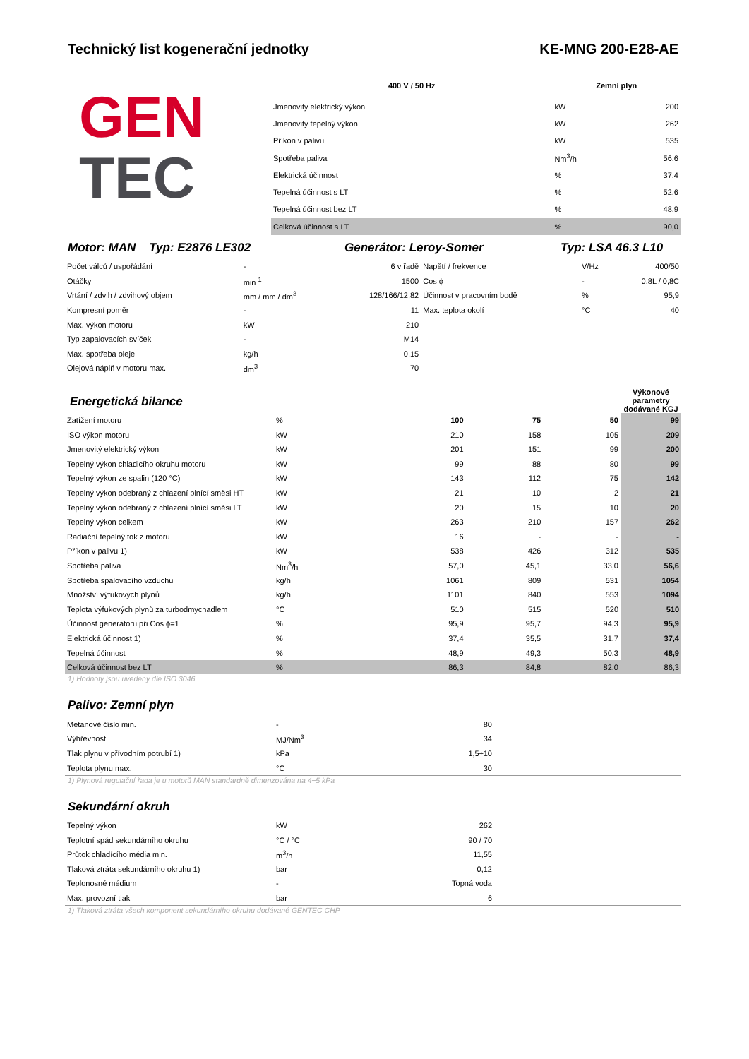Technický list kogenerační jednotky KE-MNG 200-E28-AE
GEN
TEC
| 400 V / 50 Hz | | Zemní plyn | |
| --- | --- | --- | --- |
| Jmenovitý elektrický výkon | | kW | 200 |
| Jmenovitý tepelný výkon | | kW | 262 |
| Příkon v palivu | | kW | 535 |
| Spotřeba paliva | | Nm<sup>3</sup>/h | 56,6 |
| Elektrická účinnost | | % | 37,4 |
| Tepelná účinnost s LT | | % | 52,6 |
| Tepelná účinnost bez LT | | % | 48,9 |
| Celková účinnost s LT | | % | 90,0 |
Motor: MAN Typ: E2876 LE302 Generátor: Leroy-Somer Typ: LSA 46.3 L10
| Počet válců / uspořádání | - | 6 v řadě | Napětí / frekvence | V/Hz | 400/50 |
| Otáčky | min<sup>-1</sup> | 1500 | Cos ϕ | - | 0,8L / 0,8C |
| Vrtání / zdvih / zdvihový objem | mm / mm / dm<sup>3</sup> | 128/166/12,82 | Účinnost v pracovním bodě | % | 95,9 |
| Kompresní poměr | - | 11 | Max. teplota okolí | °C | 40 |
| Max. výkon motoru | kW | 210 | | | |
| Typ zapalovacích svíček | - | M14 | | | |
| Max. spotřeba oleje | kg/h | 0,15 | | | |
| Olejová náplň v motoru max. | dm<sup>3</sup> | 70 | | | |
| Energetická bilance | | | | | Výkonové parametry dodávané KGJ |
| Zatížení motoru | % | 100 | 75 | 50 | 99 |
| ISO výkon motoru | kW | 210 | 158 | 105 | 209 |
| Jmenovitý elektrický výkon | kW | 201 | 151 | 99 | 200 |
| Tepelný výkon chladicího okruhu motoru | kW | 99 | 88 | 80 | 99 |
| Tepelný výkon ze spalin (120 °C) | kW | 143 | 112 | 75 | 142 |
| Tepelný výkon odebraný z chlazení plnící směsi HT | kW | 21 | 10 | 2 | 21 |
| Tepelný výkon odebraný z chlazení plnící směsi LT | kW | 20 | 15 | 10 | 20 |
| Tepelný výkon celkem | kW | 263 | 210 | 157 | 262 |
| Radiační tepelný tok z motoru | kW | 16 | - | - | - |
| Příkon v palivu 1) | kW | 538 | 426 | 312 | 535 |
| Spotřeba paliva | Nm<sup>3</sup>/h | 57,0 | 45,1 | 33,0 | 56,6 |
| Spotřeba spalovacího vzduchu | kg/h | 1061 | 809 | 531 | 1054 |
| Množství výfukových plynů | kg/h | 1101 | 840 | 553 | 1094 |
| Teplota výfukových plynů za turbodmychadlem | °C | 510 | 515 | 520 | 510 |
| Účinnost generátoru při Cos ϕ=1 | % | 95,9 | 95,7 | 94,3 | 95,9 |
| Elektrická účinnost 1) | % | 37,4 | 35,5 | 31,7 | 37,4 |
| Tepelná účinnost | % | 48,9 | 49,3 | 50,3 | 48,9 |
| Celková účinnost bez LT | % | 86,3 | 84,8 | 82,0 | 86,3 |
1) Hodnoty jsou uvedeny dle ISO 3046
Palivo: Zemní plyn
| Metanové číslo min. | - | 80 | |
| Výhřevnost | MJ/Nm<sup>3</sup> | 34 | |
| Tlak plynu v přívodním potrubí 1) | kPa | 1,5÷10 | |
| Teplota plynu max. | °C | 30 | |
1) Plynová regulační řada je u motorů MAN standardně dimenzována na 4÷5 kPa
Sekundární okruh
| Tepelný výkon | kW | 262 | |
| Teplotní spád sekundárního okruhu | °C / °C | 90 / 70 | |
| Průtok chladícího média min. | m<sup>3</sup>/h | 11,55 | |
| Tlaková ztráta sekundárního okruhu 1) | bar | 0,12 | |
| Teplonosné médium | - | Topná voda | |
| Max. provozní tlak | bar | 6 | |
1) Tlaková ztráta všech komponent sekundárního okruhu dodávané GENTEC CHP